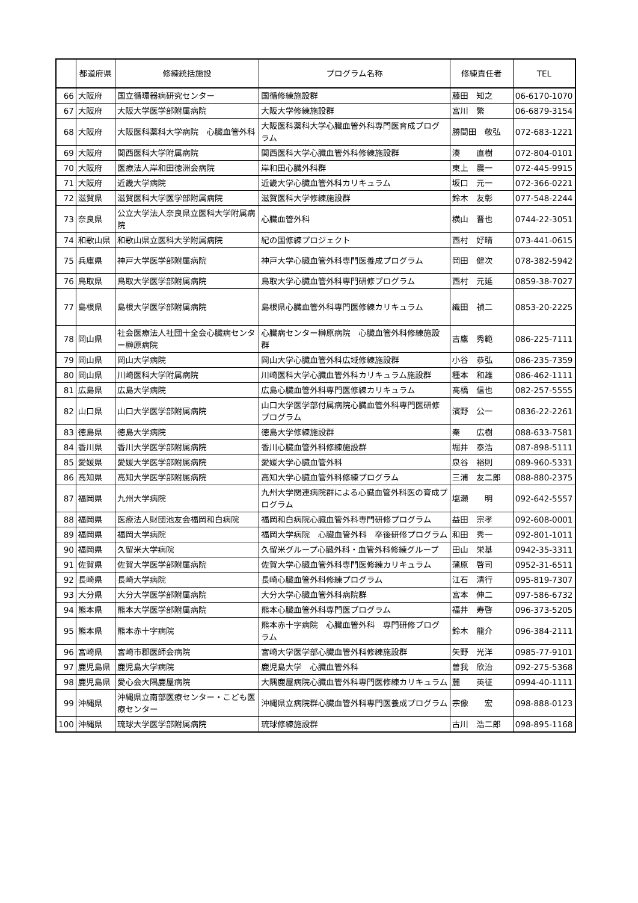| | 都道府県 | 修練統括施設 | プログラム名称 | 修練責任者 | TEL |
| --- | --- | --- | --- | --- | --- |
| 66 | 大阪府 | 国立循環器病研究センター | 国循修練施設群 | 藤田 知之 | 06-6170-1070 |
| 67 | 大阪府 | 大阪大学医学部附属病院 | 大阪大学修練施設群 | 宮川 繁 | 06-6879-3154 |
| 68 | 大阪府 | 大阪医科薬科大学病院 心臓血管外科 | 大阪医科薬科大学心臓血管外科専門医育成プログラム | 勝間田 敬弘 | 072-683-1221 |
| 69 | 大阪府 | 関西医科大学附属病院 | 関西医科大学心臓血管外科修練施設群 | 湊 直樹 | 072-804-0101 |
| 70 | 大阪府 | 医療法人岸和田徳洲会病院 | 岸和田心臓外科群 | 東上 震一 | 072-445-9915 |
| 71 | 大阪府 | 近畿大学病院 | 近畿大学心臓血管外科カリキュラム | 坂口 元一 | 072-366-0221 |
| 72 | 滋賀県 | 滋賀医科大学医学部附属病院 | 滋賀医科大学修練施設群 | 鈴木 友彰 | 077-548-2244 |
| 73 | 奈良県 | 公立大学法人奈良県立医科大学附属病院 | 心臓血管外科 | 横山 晋也 | 0744-22-3051 |
| 74 | 和歌山県 | 和歌山県立医科大学附属病院 | 紀の国修練プロジェクト | 西村 好晴 | 073-441-0615 |
| 75 | 兵庫県 | 神戸大学医学部附属病院 | 神戸大学心臓血管外科専門医養成プログラム | 岡田 健次 | 078-382-5942 |
| 76 | 鳥取県 | 鳥取大学医学部附属病院 | 鳥取大学心臓血管外科専門研修プログラム | 西村 元延 | 0859-38-7027 |
| 77 | 島根県 | 島根大学医学部附属病院 | 島根県心臓血管外科専門医修練カリキュラム | 織田 禎二 | 0853-20-2225 |
| 78 | 岡山県 | 社会医療法人社団十全会心臓病センター榊原病院 | 心臓病センター榊原病院 心臓血管外科修練施設群 | 吉鷹 秀範 | 086-225-7111 |
| 79 | 岡山県 | 岡山大学病院 | 岡山大学心臓血管外科広域修練施設群 | 小谷 恭弘 | 086-235-7359 |
| 80 | 岡山県 | 川崎医科大学附属病院 | 川崎医科大学心臓血管外科カリキュラム施設群 | 種本 和雄 | 086-462-1111 |
| 81 | 広島県 | 広島大学病院 | 広島心臓血管外科専門医修練カリキュラム | 高橋 信也 | 082-257-5555 |
| 82 | 山口県 | 山口大学医学部附属病院 | 山口大学医学部付属病院心臓血管外科専門医研修プログラム | 濱野 公一 | 0836-22-2261 |
| 83 | 徳島県 | 徳島大学病院 | 徳島大学修練施設群 | 秦 広樹 | 088-633-7581 |
| 84 | 香川県 | 香川大学医学部附属病院 | 香川心臓血管外科修練施設群 | 堀井 泰浩 | 087-898-5111 |
| 85 | 愛媛県 | 愛媛大学医学部附属病院 | 愛媛大学心臓血管外科 | 泉谷 裕則 | 089-960-5331 |
| 86 | 高知県 | 高知大学医学部附属病院 | 高知大学心臓血管外科修練プログラム | 三浦 友二郎 | 088-880-2375 |
| 87 | 福岡県 | 九州大学病院 | 九州大学関連病院群による心臓血管外科医の育成プログラム | 塩瀬 明 | 092-642-5557 |
| 88 | 福岡県 | 医療法人財団池友会福岡和白病院 | 福岡和白病院心臓血管外科専門研修プログラム | 益田 宗孝 | 092-608-0001 |
| 89 | 福岡県 | 福岡大学病院 | 福岡大学病院 心臓血管外科 卒後研修プログラム | 和田 秀一 | 092-801-1011 |
| 90 | 福岡県 | 久留米大学病院 | 久留米グループ心臓外科・血管外科修練グループ | 田山 栄基 | 0942-35-3311 |
| 91 | 佐賀県 | 佐賀大学医学部附属病院 | 佐賀大学心臓血管外科専門医修練カリキュラム | 蒲原 啓司 | 0952-31-6511 |
| 92 | 長崎県 | 長崎大学病院 | 長崎心臓血管外科修練プログラム | 江石 清行 | 095-819-7307 |
| 93 | 大分県 | 大分大学医学部附属病院 | 大分大学心臓血管外科病院群 | 宮本 伸二 | 097-586-6732 |
| 94 | 熊本県 | 熊本大学医学部附属病院 | 熊本心臓血管外科専門医プログラム | 福井 寿啓 | 096-373-5205 |
| 95 | 熊本県 | 熊本赤十字病院 | 熊本赤十字病院 心臓血管外科 専門研修プログラム | 鈴木 龍介 | 096-384-2111 |
| 96 | 宮崎県 | 宮崎市郡医師会病院 | 宮崎大学医学部心臓血管外科修練施設群 | 矢野 光洋 | 0985-77-9101 |
| 97 | 鹿児島県 | 鹿児島大学病院 | 鹿児島大学 心臓血管外科 | 曽我 欣治 | 092-275-5368 |
| 98 | 鹿児島県 | 愛心会大隅鹿屋病院 | 大隅鹿屋病院心臓血管外科専門医修練カリキュラム | 麓 英征 | 0994-40-1111 |
| 99 | 沖縄県 | 沖縄県立南部医療センター・こども医療センター | 沖縄県立病院群心臓血管外科専門医養成プログラム | 宗像 宏 | 098-888-0123 |
| 100 | 沖縄県 | 琉球大学医学部附属病院 | 琉球修練施設群 | 古川 浩二郎 | 098-895-1168 |